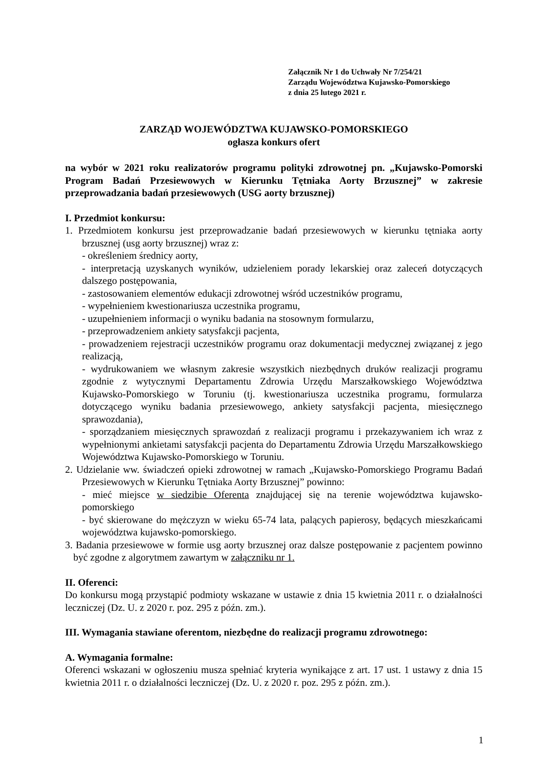Załącznik Nr 1 do Uchwały Nr 7/254/21
Zarządu Województwa Kujawsko-Pomorskiego
z dnia 25 lutego 2021 r.
ZARZĄD WOJEWÓDZTWA KUJAWSKO-POMORSKIEGO
ogłasza konkurs ofert
na wybór w 2021 roku realizatorów programu polityki zdrowotnej pn. „Kujawsko-Pomorski Program Badań Przesiewowych w Kierunku Tętniaka Aorty Brzusznej” w zakresie przeprowadzania badań przesiewowych (USG aorty brzusznej)
I. Przedmiot konkursu:
1. Przedmiotem konkursu jest przeprowadzanie badań przesiewowych w kierunku tętniaka aorty brzusznej (usg aorty brzusznej) wraz z:
- określeniem średnicy aorty,
- interpretacją uzyskanych wyników, udzieleniem porady lekarskiej oraz zaleceń dotyczących dalszego postępowania,
- zastosowaniem elementów edukacji zdrowotnej wśród uczestników programu,
- wypełnieniem kwestionariusza uczestnika programu,
- uzupełnieniem informacji o wyniku badania na stosownym formularzu,
- przeprowadzeniem ankiety satysfakcji pacjenta,
- prowadzeniem rejestracji uczestników programu oraz dokumentacji medycznej związanej z jego realizacją,
- wydrukowaniem we własnym zakresie wszystkich niezbędnych druków realizacji programu zgodnie z wytycznymi Departamentu Zdrowia Urzędu Marszałkowskiego Województwa Kujawsko-Pomorskiego w Toruniu (tj. kwestionariusza uczestnika programu, formularza dotyczącego wyniku badania przesiewowego, ankiety satysfakcji pacjenta, miesięcznego sprawozdania),
- sporządzaniem miesięcznych sprawozdań z realizacji programu i przekazywaniem ich wraz z wypełnionymi ankietami satysfakcji pacjenta do Departamentu Zdrowia Urzędu Marszałkowskiego Województwa Kujawsko-Pomorskiego w Toruniu.
2. Udzielanie ww. świadczeń opieki zdrowotnej w ramach „Kujawsko-Pomorskiego Programu Badań Przesiewowych w Kierunku Tętniaka Aorty Brzusznej” powinno:
- mieć miejsce w siedzibie Oferenta znajdującej się na terenie województwa kujawsko-pomorskiego
- być skierowane do mężczyzn w wieku 65-74 lata, palących papierosy, będących mieszkańcami województwa kujawsko-pomorskiego.
3. Badania przesiewowe w formie usg aorty brzusznej oraz dalsze postępowanie z pacjentem powinno być zgodne z algorytmem zawartym w załączniku nr 1.
II. Oferenci:
Do konkursu mogą przystąpić podmioty wskazane w ustawie z dnia 15 kwietnia 2011 r. o działalności leczniczej (Dz. U. z 2020 r. poz. 295 z późn. zm.).
III. Wymagania stawiane oferentom, niezbędne do realizacji programu zdrowotnego:
A. Wymagania formalne:
Oferenci wskazani w ogłoszeniu musza spełniać kryteria wynikające z art. 17 ust. 1 ustawy z dnia 15 kwietnia 2011 r. o działalności leczniczej (Dz. U. z 2020 r. poz. 295 z późn. zm.).
1